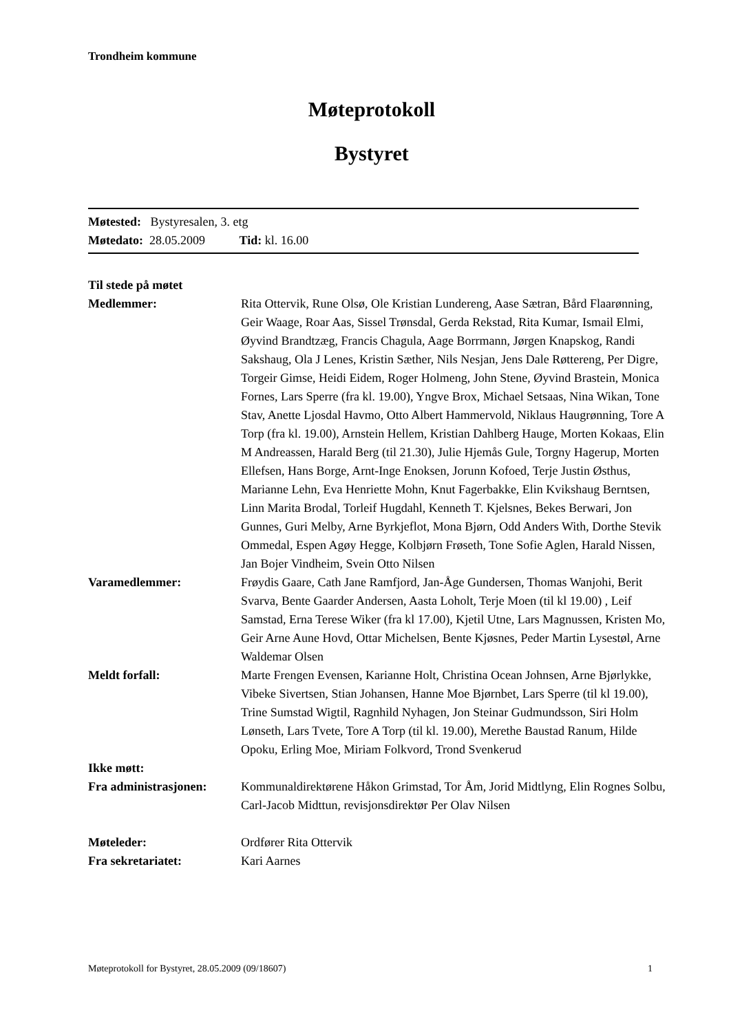Trondheim kommune
Møteprotokoll
Bystyret
Møtested: Bystyresalen, 3. etg
Møtedato: 28.05.2009 Tid: kl. 16.00
| Til stede på møtet | |
| Medlemmer: | Rita Ottervik, Rune Olsø, Ole Kristian Lundereng, Aase Sætran, Bård Flaarønning, Geir Waage, Roar Aas, Sissel Trønsdal, Gerda Rekstad, Rita Kumar, Ismail Elmi, Øyvind Brandtzæg, Francis Chagula, Aage Borrmann, Jørgen Knapskog, Randi Sakshaug, Ola J Lenes, Kristin Sæther, Nils Nesjan, Jens Dale Røttereng, Per Digre, Torgeir Gimse, Heidi Eidem, Roger Holmeng, John Stene, Øyvind Brastein, Monica Fornes, Lars Sperre (fra kl. 19.00), Yngve Brox, Michael Setsaas, Nina Wikan, Tone Stav, Anette Ljosdal Havmo, Otto Albert Hammervold, Niklaus Haugrønning, Tore A Torp (fra kl. 19.00), Arnstein Hellem, Kristian Dahlberg Hauge, Morten Kokaas, Elin M Andreassen, Harald Berg (til 21.30), Julie Hjemås Gule, Torgny Hagerup, Morten Ellefsen, Hans Borge, Arnt-Inge Enoksen, Jorunn Kofoed, Terje Justin Østhus, Marianne Lehn, Eva Henriette Mohn, Knut Fagerbakke, Elin Kvikshaug Berntsen, Linn Marita Brodal, Torleif Hugdahl, Kenneth T. Kjelsnes, Bekes Berwari, Jon Gunnes, Guri Melby, Arne Byrkjeflot, Mona Bjørn, Odd Anders With, Dorthe Stevik Ommedal, Espen Agøy Hegge, Kolbjørn Frøseth, Tone Sofie Aglen, Harald Nissen, Jan Bojer Vindheim, Svein Otto Nilsen |
| Varamedlemmer: | Frøydis Gaare, Cath Jane Ramfjord, Jan-Åge Gundersen, Thomas Wanjohi, Berit Svarva, Bente Gaarder Andersen, Aasta Loholt, Terje Moen (til kl 19.00) , Leif Samstad, Erna Terese Wiker (fra kl 17.00), Kjetil Utne, Lars Magnussen, Kristen Mo, Geir Arne Aune Hovd, Ottar Michelsen, Bente Kjøsnes, Peder Martin Lysestøl, Arne Waldemar Olsen |
| Meldt forfall: | Marte Frengen Evensen, Karianne Holt, Christina Ocean Johnsen, Arne Bjørlykke, Vibeke Sivertsen, Stian Johansen, Hanne Moe Bjørnbet, Lars Sperre (til kl 19.00), Trine Sumstad Wigtil, Ragnhild Nyhagen, Jon Steinar Gudmundsson, Siri Holm Lønseth, Lars Tvete, Tore A Torp (til kl. 19.00), Merethe Baustad Ranum, Hilde Opoku, Erling Moe, Miriam Folkvord, Trond Svenkerud |
| Ikke møtt: | |
| Fra administrasjonen: | Kommunaldirektørene Håkon Grimstad, Tor Åm, Jorid Midtlyng, Elin Rognes Solbu, Carl-Jacob Midttun, revisjonsdirektør Per Olav Nilsen |
| Møteleder: | Ordfører Rita Ottervik |
| Fra sekretariatet: | Kari Aarnes |
Møteprotokoll for Bystyret, 28.05.2009 (09/18607) 1